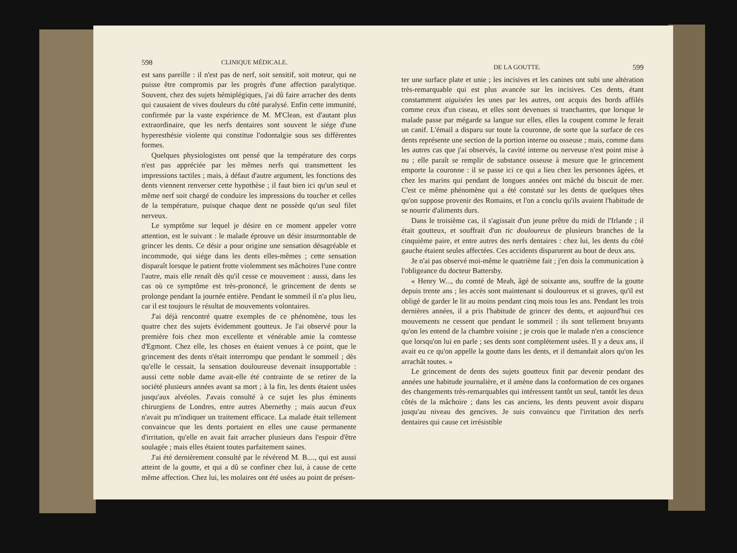598 CLINIQUE MÉDICALE.
est sans pareille : il n'est pas de nerf, soit sensitif, soit moteur, qui ne puisse être compromis par les progrès d'une affection paralytique. Souvent, chez des sujets hémiplégiques, j'ai dû faire arracher des dents qui causaient de vives douleurs du côté paralysé. Enfin cette immunité, confirmée par la vaste expérience de M. M'Clean, est d'autant plus extraordinaire, que les nerfs dentaires sont souvent le siége d'une hyperesthésie violente qui constitue l'odontalgie sous ses différentes formes.
Quelques physiologistes ont pensé que la température des corps n'est pas appréciée par les mêmes nerfs qui transmettent les impressions tactiles ; mais, à défaut d'autre argument, les fonctions des dents viennent renverser cette hypothèse ; il faut bien ici qu'un seul et même nerf soit chargé de conduire les impressions du toucher et celles de la température, puisque chaque dent ne possède qu'un seul filet nerveux.
Le symptôme sur lequel je désire en ce moment appeler votre attention, est le suivant : le malade éprouve un désir insurmontable de grincer les dents. Ce désir a pour origine une sensation désagréable et incommode, qui siége dans les dents elles-mêmes ; cette sensation disparaît lorsque le patient frotte violemment ses mâchoires l'une contre l'autre, mais elle renaît dès qu'il cesse ce mouvement : aussi, dans les cas où ce symptôme est très-prononcé, le grincement de dents se prolonge pendant la journée entière. Pendant le sommeil il n'a plus lieu, car il est toujours le résultat de mouvements volontaires.
J'ai déjà rencontré quatre exemples de ce phénomène, tous les quatre chez des sujets évidemment goutteux. Je l'ai observé pour la première fois chez mon excellente et vénérable amie la comtesse d'Egmont. Chez elle, les choses en étaient venues à ce point, que le grincement des dents n'était interrompu que pendant le sommeil ; dès qu'elle le cessait, la sensation douloureuse devenait insupportable : aussi cette noble dame avait-elle été contrainte de se retirer de la société plusieurs années avant sa mort ; à la fin, les dents étaient usées jusqu'aux alvéoles. J'avais consulté à ce sujet les plus éminents chirurgiens de Londres, entre autres Abernethy ; mais aucun d'eux n'avait pu m'indiquer un traitement efficace. La malade était tellement convaincue que les dents portaient en elles une cause permanente d'irritation, qu'elle en avait fait arracher plusieurs dans l'espoir d'être soulagée ; mais elles étaient toutes parfaitement saines.
J'ai été dernièrement consulté par le révérend M. B...., qui est aussi atteint de la goutte, et qui a dû se confiner chez lui, à cause de cette même affection. Chez lui, les molaires ont été usées au point de présen-
DE LA GOUTTE. 599
ter une surface plate et unie ; les incisives et les canines ont subi une altération très-remarquable qui est plus avancée sur les incisives. Ces dents, étant constamment aiguisées les unes par les autres, ont acquis des bords affilés comme ceux d'un ciseau, et elles sont devenues si tranchantes, que lorsque le malade passe par mégarde sa langue sur elles, elles la coupent comme le ferait un canif. L'émail a disparu sur toute la couronne, de sorte que la surface de ces dents représente une section de la portion interne ou osseuse ; mais, comme dans les autres cas que j'ai observés, la cavité interne ou nerveuse n'est point mise à nu ; elle paraît se remplir de substance osseuse à mesure que le grincement emporte la couronne : il se passe ici ce qui a lieu chez les personnes âgées, et chez les marins qui pendant de longues années ont mâché du biscuit de mer. C'est ce même phénomène qui a été constaté sur les dents de quelques têtes qu'on suppose provenir des Romains, et l'on a conclu qu'ils avaient l'habitude de se nourrir d'aliments durs.
Dans le troisième cas, il s'agissait d'un jeune prêtre du midi de l'Irlande ; il était goutteux, et souffrait d'un tic douloureux de plusieurs branches de la cinquième paire, et entre autres des nerfs dentaires : chez lui, les dents du côté gauche étaient seules affectées. Ces accidents disparurent au bout de deux ans.
Je n'ai pas observé moi-même le quatrième fait ; j'en dois la communication à l'obligeance du docteur Battersby.
« Henry W..., du comté de Meah, âgé de soixante ans, souffre de la goutte depuis trente ans ; les accès sont maintenant si douloureux et si graves, qu'il est obligé de garder le lit au moins pendant cinq mois tous les ans. Pendant les trois dernières années, il a pris l'habitude de grincer des dents, et aujourd'hui ces mouvements ne cessent que pendant le sommeil : ils sont tellement bruyants qu'on les entend de la chambre voisine ; je crois que le malade n'en a conscience que lorsqu'on lui en parle ; ses dents sont complétement usées. Il y a deux ans, il avait eu ce qu'on appelle la goutte dans les dents, et il demandait alors qu'on les arrachât toutes. »
Le grincement de dents des sujets goutteux finit par devenir pendant des années une habitude journalière, et il amène dans la conformation de ces organes des changements très-remarquables qui intéressent tantôt un seul, tantôt les deux côtés de la mâchoire ; dans les cas anciens, les dents peuvent avoir disparu jusqu'au niveau des gencives. Je suis convaincu que l'irritation des nerfs dentaires qui cause cet irrésistible